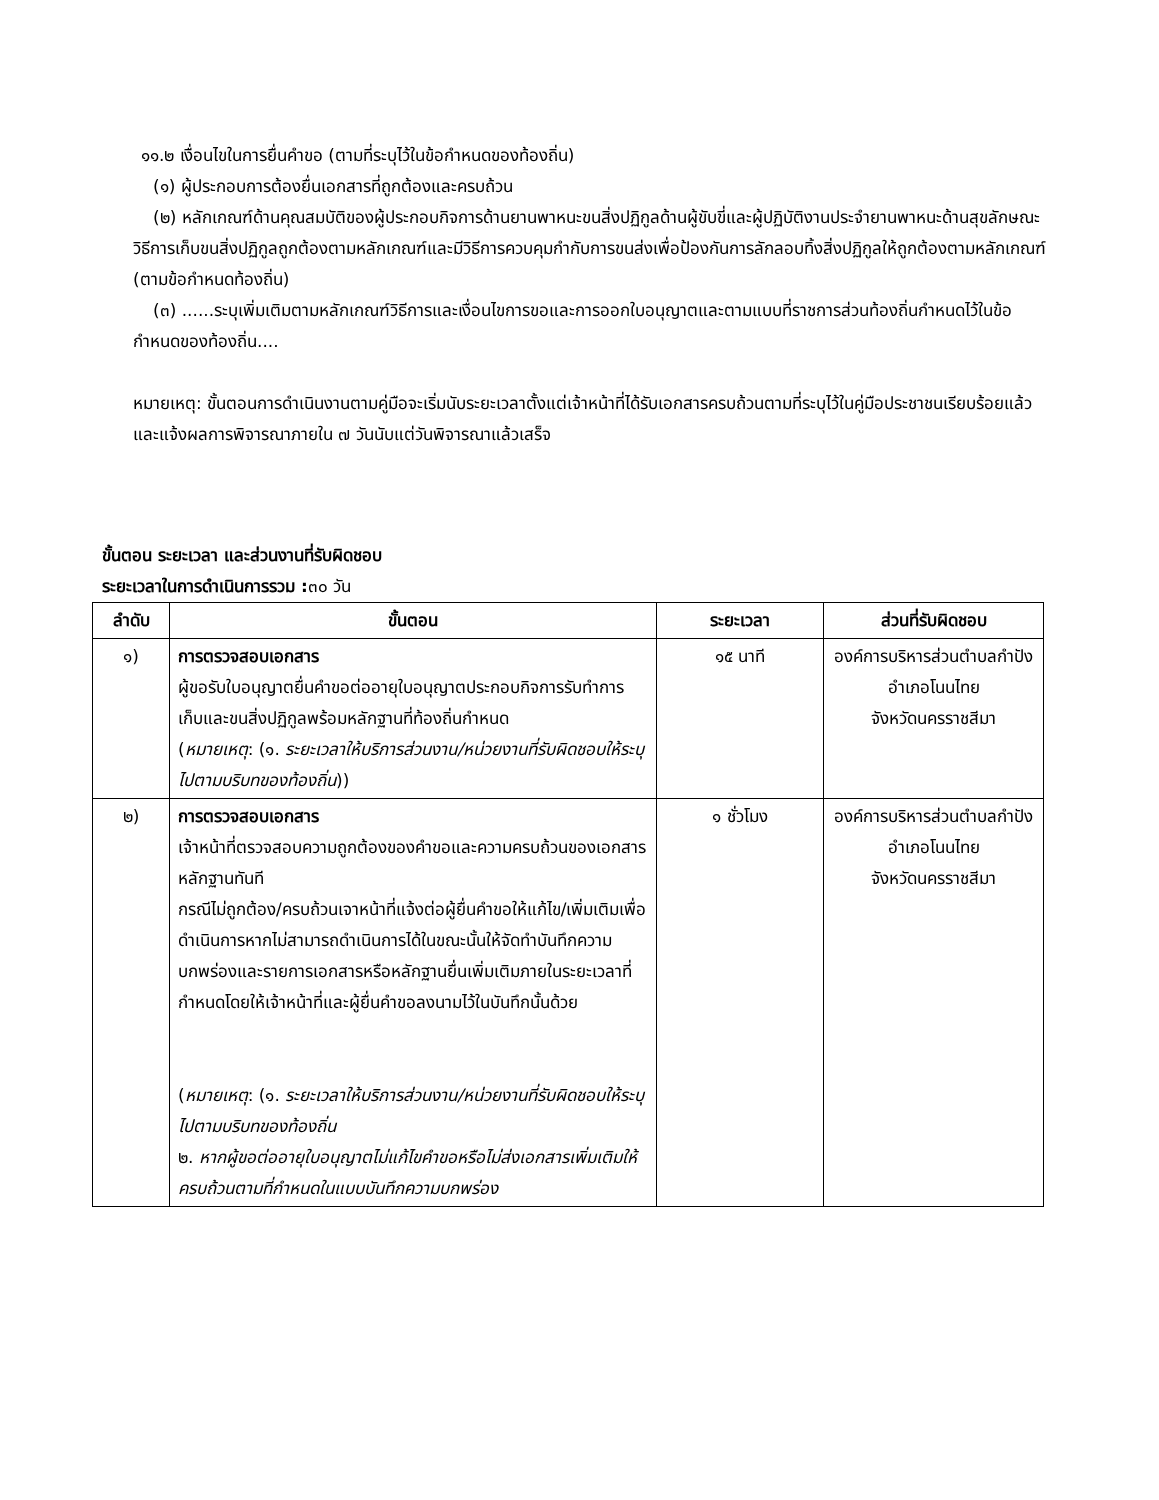๑๑.๒ เงื่อนไขในการยื่นคำขอ (ตามที่ระบุไว้ในข้อกำหนดของท้องถิ่น)
(๑) ผู้ประกอบการต้องยื่นเอกสารที่ถูกต้องและครบถ้วน
(๒) หลักเกณฑ์ด้านคุณสมบัติของผู้ประกอบกิจการด้านยานพาหนะขนสิ่งปฏิกูลด้านผู้ขับขี่และผู้ปฏิบัติงานประจำยานพาหนะด้านสุขลักษณะวิธีการเก็บขนสิ่งปฏิกูลถูกต้องตามหลักเกณฑ์และมีวิธีการควบคุมกำกับการขนส่งเพื่อป้องกันการลักลอบทิ้งสิ่งปฏิกูลให้ถูกต้องตามหลักเกณฑ์ (ตามข้อกำหนดท้องถิ่น)
(๓) ......ระบุเพิ่มเติมตามหลักเกณฑ์วิธีการและเงื่อนไขการขอและการออกใบอนุญาตและตามแบบที่ราชการส่วนท้องถิ่นกำหนดไว้ในข้อกำหนดของท้องถิ่น....
หมายเหตุ: ขั้นตอนการดำเนินงานตามคู่มือจะเริ่มนับระยะเวลาตั้งแต่เจ้าหน้าที่ได้รับเอกสารครบถ้วนตามที่ระบุไว้ในคู่มือประชาชนเรียบร้อยแล้วและแจ้งผลการพิจารณาภายใน ๗ วันนับแต่วันพิจารณาแล้วเสร็จ
ขั้นตอน ระยะเวลา และส่วนงานที่รับผิดชอบ
ระยะเวลาในการดำเนินการรวม : ๓๐ วัน
| ลำดับ | ขั้นตอน | ระยะเวลา | ส่วนที่รับผิดชอบ |
| --- | --- | --- | --- |
| ๑) | การตรวจสอบเอกสาร ผู้ขอรับใบอนุญาตยื่นคำขอต่ออายุใบอนุญาตประกอบกิจการรับทำการเก็บและขนสิ่งปฏิกูลพร้อมหลักฐานที่ท้องถิ่นกำหนด ( หมายเหตุ : (๑. ระยะเวลาให้บริการส่วนงาน/หน่วยงานที่รับผิดชอบให้ระบุไปตามบริบทของท้องถิ่น )) | ๑๕ นาที | องค์การบริหารส่วนตำบลกำปัง อำเภอโนนไทย จังหวัดนครราชสีมา |
| ๒) | การตรวจสอบเอกสาร เจ้าหน้าที่ตรวจสอบความถูกต้องของคำขอและความครบถ้วนของเอกสารหลักฐานทันที กรณีไม่ถูกต้อง/ครบถ้วนเจาหน้าที่แจ้งต่อผู้ยื่นคำขอให้แก้ไข/เพิ่มเติมเพื่อดำเนินการหากไม่สามารถดำเนินการได้ในขณะนั้นให้จัดทำบันทึกความบกพร่องและรายการเอกสารหรือหลักฐานยื่นเพิ่มเติมภายในระยะเวลาที่กำหนดโดยให้เจ้าหน้าที่และผู้ยื่นคำขอลงนามไว้ในบันทึกนั้นด้วย ( หมายเหตุ : (๑. ระยะเวลาให้บริการส่วนงาน/หน่วยงานที่รับผิดชอบให้ระบุไปตามบริบทของท้องถิ่น ๒. หากผู้ขอต่ออายุใบอนุญาตไม่แก้ไขคำขอหรือไม่ส่งเอกสารเพิ่มเติมให้ครบถ้วนตามที่กำหนดในแบบบันทึกความบกพร่อง | ๑ ชั่วโมง | องค์การบริหารส่วนตำบลกำปัง อำเภอโนนไทย จังหวัดนครราชสีมา |